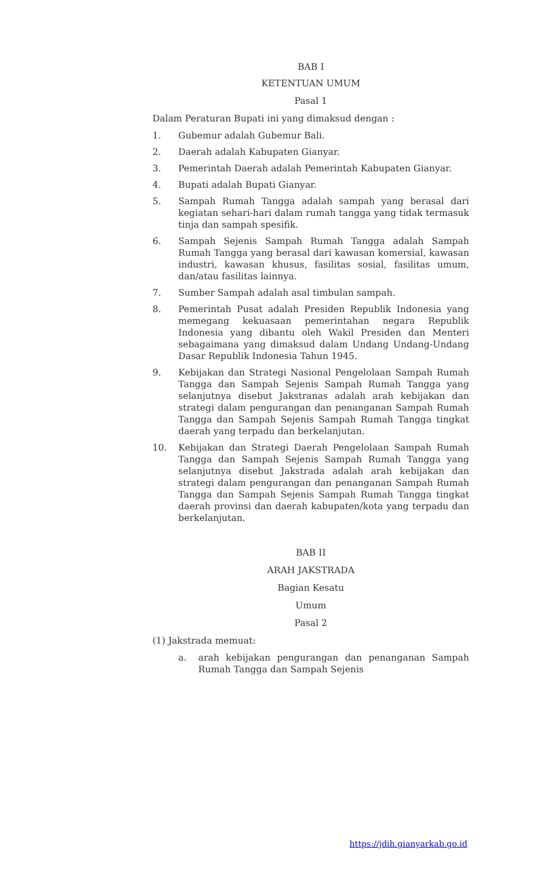BAB I
KETENTUAN UMUM
Pasal 1
Dalam Peraturan Bupati ini yang dimaksud dengan :
1. Gubemur adalah Gubemur Bali.
2. Daerah adalah Kabupaten Gianyar.
3. Pemerintah Daerah adalah Pemerintah Kabupaten Gianyar.
4. Bupati adalah Bupati Gianyar.
5. Sampah Rumah Tangga adalah sampah yang berasal dari kegiatan sehari-hari dalam rumah tangga yang tidak termasuk tinja dan sampah spesifik.
6. Sampah Sejenis Sampah Rumah Tangga adalah Sampah Rumah Tangga yang berasal dari kawasan komersial, kawasan industri, kawasan khusus, fasilitas sosial, fasilitas umum, dan/atau fasilitas lainnya.
7. Sumber Sampah adalah asal timbulan sampah.
8. Pemerintah Pusat adalah Presiden Republik Indonesia yang memegang kekuasaan pemerintahan negara Republik Indonesia yang dibantu oleh Wakil Presiden dan Menteri sebagaimana yang dimaksud dalam Undang Undang-Undang Dasar Republik Indonesia Tahun 1945.
9. Kebijakan dan Strategi Nasional Pengelolaan Sampah Rumah Tangga dan Sampah Sejenis Sampah Rumah Tangga yang selanjutnya disebut Jakstranas adalah arah kebijakan dan strategi dalam pengurangan dan penanganan Sampah Rumah Tangga dan Sampah Sejenis Sampah Rumah Tangga tingkat daerah yang terpadu dan berkelanjutan.
10. Kebijakan dan Strategi Daerah Pengelolaan Sampah Rumah Tangga dan Sampah Sejenis Sampah Rumah Tangga yang selanjutnya disebut Jakstrada adalah arah kebijakan dan strategi dalam pengurangan dan penanganan Sampah Rumah Tangga dan Sampah Sejenis Sampah Rumah Tangga tingkat daerah provinsi dan daerah kabupaten/kota yang terpadu dan berkelanjutan.
BAB II
ARAH JAKSTRADA
Bagian Kesatu
Umum
Pasal 2
(1) Jakstrada memuat:
a. arah kebijakan pengurangan dan penanganan Sampah Rumah Tangga dan Sampah Sejenis
https://jdih.gianyarkab.go.id